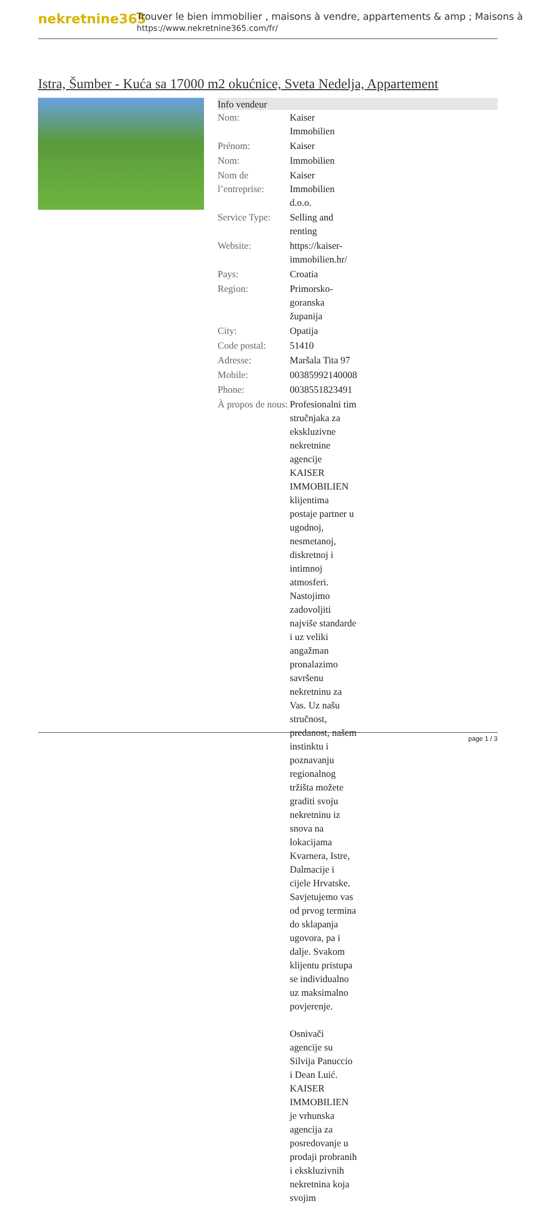nekretnine365
Trouver le bien immobilier , maisons à vendre, appartements & amp ; Maisons à
https://www.nekretnine365.com/fr/
Istra, Šumber - Kuća sa 17000 m2 okućnice, Sveta Nedelja, Appartement
| Info vendeur | | |
| --- | --- | --- |
| Nom: | Kaiser Immobilien | |
| Prénom: | Kaiser | |
| Nom: | Immobilien | |
| Nom de l’entreprise: | Kaiser Immobilien d.o.o. | |
| Service Type: | Selling and renting | |
| Website: | https://kaiser-immobilien.hr/ | |
| Pays: | Croatia | |
| Region: | Primorsko-goranska županija | |
| City: | Opatija | |
| Code postal: | 51410 | |
| Adresse: | Maršala Tita 97 | |
| Mobile: | 00385992140008 | |
| Phone: | 0038551823491 | |
| À propos de nous: | Profesionalni tim stručnjaka za ekskluzivne nekretnine agencije KAISER IMMOBILIEN klijentima postaje partner u ugodnoj, nesmetanoj, diskretnoj i intimnoj atmosferi. Nastojimo zadovoljiti najviše standarde i uz veliki angažman pronalazimo savršenu nekretninu za Vas. Uz našu stručnost, predanost, našem instinktu i poznavanju regionalnog tržišta možete graditi svoju nekretninu iz snova na lokacijama Kvarnera, Istre, Dalmacije i cijele Hrvatske. Savjetujemo vas od prvog termina do sklapanja ugovora, pa i dalje. Svakom klijentu pristupa se individualno uz maksimalno povjerenje. Osnivači agencije su Silvija Panuccio i Dean Luić. KAISER IMMOBILIEN je vrhunska agencija za posredovanje u prodaji probranih i ekskluzivnih nekretnina koja svojim | |
page 1 / 3